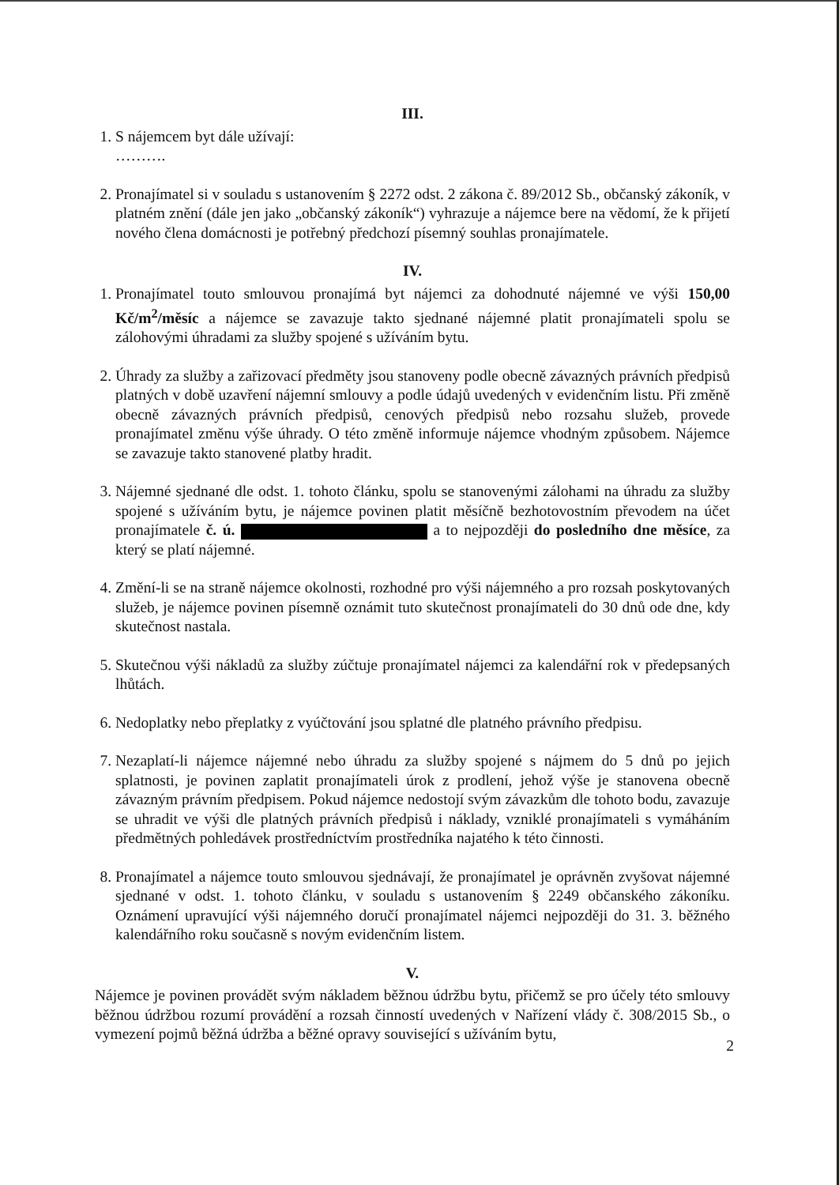III.
1. S nájemcem byt dále užívají:
……….
2. Pronajímatel si v souladu s ustanovením § 2272 odst. 2 zákona č. 89/2012 Sb., občanský zákoník, v platném znění (dále jen jako „občanský zákoník“) vyhrazuje a nájemce bere na vědomí, že k přijetí nového člena domácnosti je potřebný předchozí písemný souhlas pronajímatele.
IV.
1. Pronajímatel touto smlouvou pronajímá byt nájemci za dohodnuté nájemné ve výši 150,00 Kč/m<sup>2</sup>/měsíc a nájemce se zavazuje takto sjednané nájemné platit pronajímateli spolu se zálohovými úhradami za služby spojené s užíváním bytu.
2. Úhrady za služby a zařizovací předměty jsou stanoveny podle obecně závazných právních předpisů platných v době uzavření nájemní smlouvy a podle údajů uvedených v evidenčním listu. Při změně obecně závazných právních předpisů, cenových předpisů nebo rozsahu služeb, provede pronajímatel změnu výše úhrady. O této změně informuje nájemce vhodným způsobem. Nájemce se zavazuje takto stanovené platby hradit.
3. Nájemné sjednané dle odst. 1. tohoto článku, spolu se stanovenými zálohami na úhradu za služby spojené s užíváním bytu, je nájemce povinen platit měsíčně bezhotovostním převodem na účet pronajímatele č. ú. a to nejpozději do posledního dne měsíce, za který se platí nájemné.
4. Změní-li se na straně nájemce okolnosti, rozhodné pro výši nájemného a pro rozsah poskytovaných služeb, je nájemce povinen písemně oznámit tuto skutečnost pronajímateli do 30 dnů ode dne, kdy skutečnost nastala.
5. Skutečnou výši nákladů za služby zúčtuje pronajímatel nájemci za kalendářní rok v předepsaných lhůtách.
6. Nedoplatky nebo přeplatky z vyúčtování jsou splatné dle platného právního předpisu.
7. Nezaplatí-li nájemce nájemné nebo úhradu za služby spojené s nájmem do 5 dnů po jejich splatnosti, je povinen zaplatit pronajímateli úrok z prodlení, jehož výše je stanovena obecně závazným právním předpisem. Pokud nájemce nedostojí svým závazkům dle tohoto bodu, zavazuje se uhradit ve výši dle platných právních předpisů i náklady, vzniklé pronajímateli s vymáháním předmětných pohledávek prostředníctvím prostředníka najatého k této činnosti.
8. Pronajímatel a nájemce touto smlouvou sjednávají, že pronajímatel je oprávněn zvyšovat nájemné sjednané v odst. 1. tohoto článku, v souladu s ustanovením § 2249 občanského zákoníku. Oznámení upravující výši nájemného doručí pronajímatel nájemci nejpozději do 31. 3. běžného kalendářního roku současně s novým evidenčním listem.
V.
Nájemce je povinen provádět svým nákladem běžnou údržbu bytu, přičemž se pro účely této smlouvy běžnou údržbou rozumí provádění a rozsah činností uvedených v Nařízení vlády č. 308/2015 Sb., o vymezení pojmů běžná údržba a běžné opravy související s užíváním bytu,
2